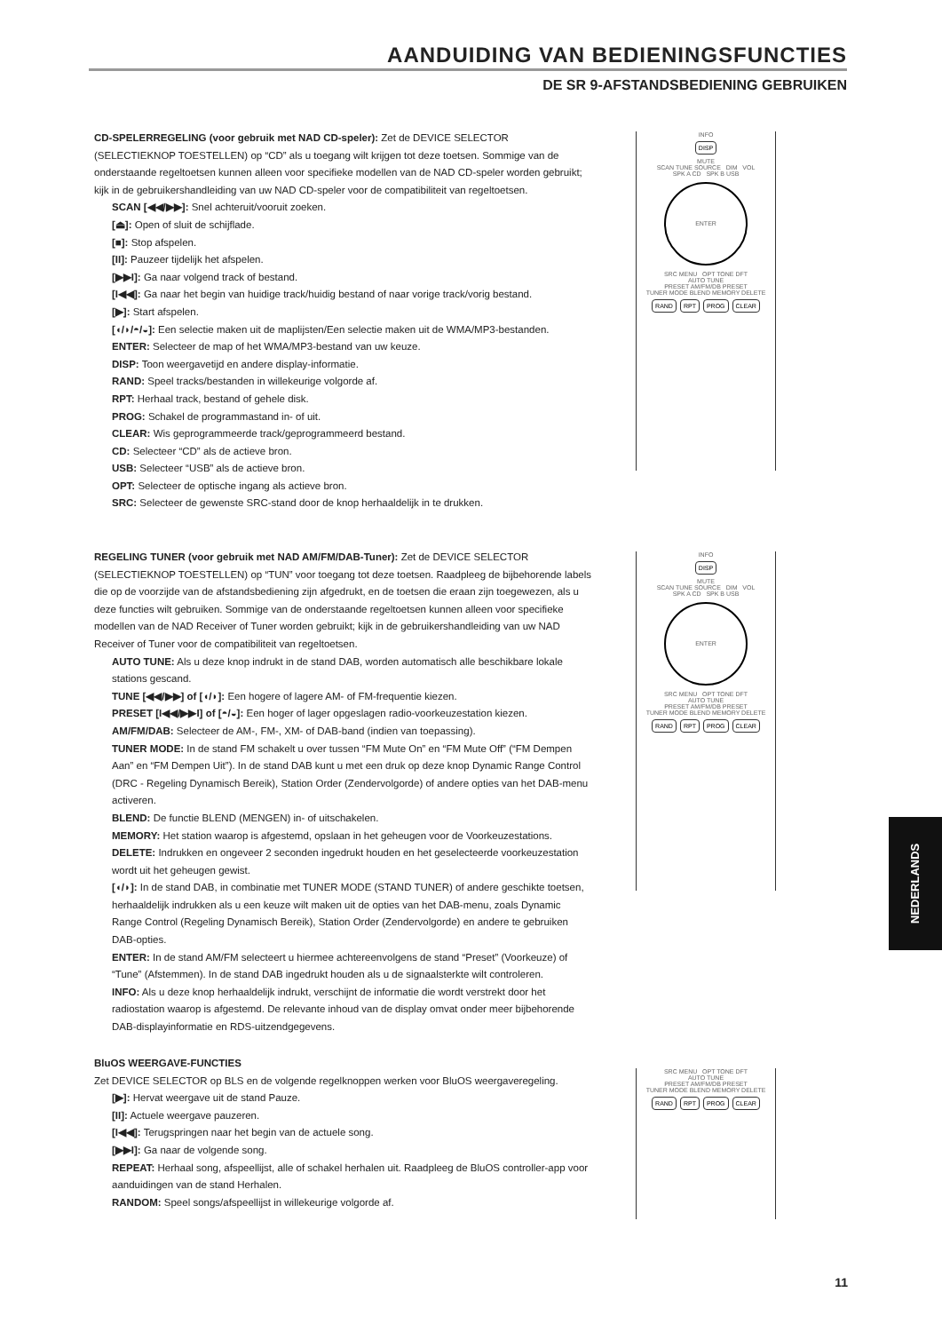AANDUIDING VAN BEDIENINGSFUNCTIES
DE SR 9-AFSTANDSBEDIENING GEBRUIKEN
CD-SPELERREGELING (voor gebruik met NAD CD-speler): Zet de DEVICE SELECTOR (SELECTIEKNOP TOESTELLEN) op “CD” als u toegang wilt krijgen tot deze toetsen. Sommige van de onderstaande regeltoetsen kunnen alleen voor specifieke modellen van de NAD CD-speler worden gebruikt; kijk in de gebruikershandleiding van uw NAD CD-speler voor de compatibiliteit van regeltoetsen.
SCAN [◀◀/▶▶]: Snel achteruit/vooruit zoeken.
[⏏]: Open of sluit de schijflade.
[■]: Stop afspelen.
[II]: Pauzeer tijdelijk het afspelen.
[▶▶I]: Ga naar volgend track of bestand.
[I◀◀]: Ga naar het begin van huidige track/huidig bestand of naar vorige track/vorig bestand.
[▶]: Start afspelen.
[◖/◗/◓/◒]: Een selectie maken uit de maplijsten/Een selectie maken uit de WMA/MP3-bestanden.
ENTER: Selecteer de map of het WMA/MP3-bestand van uw keuze.
DISP: Toon weergavetijd en andere display-informatie.
RAND: Speel tracks/bestanden in willekeurige volgorde af.
RPT: Herhaal track, bestand of gehele disk.
PROG: Schakel de programmastand in- of uit.
CLEAR: Wis geprogrammeerde track/geprogrammeerd bestand.
CD: Selecteer “CD” als de actieve bron.
USB: Selecteer “USB” als de actieve bron.
OPT: Selecteer de optische ingang als actieve bron.
SRC: Selecteer de gewenste SRC-stand door de knop herhaaldelijk in te drukken.
REGELING TUNER (voor gebruik met NAD AM/FM/DAB-Tuner): Zet de DEVICE SELECTOR (SELECTIEKNOP TOESTELLEN) op “TUN” voor toegang tot deze toetsen. Raadpleeg de bijbehorende labels die op de voorzijde van de afstandsbediening zijn afgedrukt, en de toetsen die eraan zijn toegewezen, als u deze functies wilt gebruiken. Sommige van de onderstaande regeltoetsen kunnen alleen voor specifieke modellen van de NAD Receiver of Tuner worden gebruikt; kijk in de gebruikershandleiding van uw NAD Receiver of Tuner voor de compatibiliteit van regeltoetsen.
AUTO TUNE: Als u deze knop indrukt in de stand DAB, worden automatisch alle beschikbare lokale stations gescand.
TUNE [◀◀/▶▶] of [◖/◗]: Een hogere of lagere AM- of FM-frequentie kiezen.
PRESET [I◀◀/▶▶I] of [◓/◒]: Een hoger of lager opgeslagen radio-voorkeuzestation kiezen.
AM/FM/DAB: Selecteer de AM-, FM-, XM- of DAB-band (indien van toepassing).
TUNER MODE: In de stand FM schakelt u over tussen “FM Mute On” en “FM Mute Off” (“FM Dempen Aan” en “FM Dempen Uit”). In de stand DAB kunt u met een druk op deze knop Dynamic Range Control (DRC - Regeling Dynamisch Bereik), Station Order (Zendervolgorde) of andere opties van het DAB-menu activeren.
BLEND: De functie BLEND (MENGEN) in- of uitschakelen.
MEMORY: Het station waarop is afgestemd, opslaan in het geheugen voor de Voorkeuzestations.
DELETE: Indrukken en ongeveer 2 seconden ingedrukt houden en het geselecteerde voorkeuzestation wordt uit het geheugen gewist.
[◖/◗]: In de stand DAB, in combinatie met TUNER MODE (STAND TUNER) of andere geschikte toetsen, herhaaldelijk indrukken als u een keuze wilt maken uit de opties van het DAB-menu, zoals Dynamic Range Control (Regeling Dynamisch Bereik), Station Order (Zendervolgorde) en andere te gebruiken DAB-opties.
ENTER: In de stand AM/FM selecteert u hiermee achtereenvolgens de stand “Preset” (Voorkeuze) of “Tune” (Afstemmen). In de stand DAB ingedrukt houden als u de signaalsterkte wilt controleren.
INFO: Als u deze knop herhaaldelijk indrukt, verschijnt de informatie die wordt verstrekt door het radiostation waarop is afgestemd. De relevante inhoud van de display omvat onder meer bijbehorende DAB-displayinformatie en RDS-uitzendgegevens.
BluOS WEERGAVE-FUNCTIES
Zet DEVICE SELECTOR op BLS en de volgende regelknoppen werken voor BluOS weergaveregeling.
[▶]: Hervat weergave uit de stand Pauze.
[II]: Actuele weergave pauzeren.
[I◀◀]: Terugspringen naar het begin van de actuele song.
[▶▶I]: Ga naar de volgende song.
REPEAT: Herhaal song, afspeellijst, alle of schakel herhalen uit. Raadpleeg de BluOS controller-app voor aanduidingen van de stand Herhalen.
RANDOM: Speel songs/afspeellijst in willekeurige volgorde af.
INFO
DISP
MUTE
SCAN TUNE SOURCE DIM VOL
SPK A CD SPK B USB
ENTER
SRC MENU OPT TONE DFT
AUTO TUNE
PRESET AM/FM/DB PRESET
TUNER MODE BLEND MEMORY DELETE
RAND RPT PROG CLEAR
INFO
DISP
MUTE
SCAN TUNE SOURCE DIM VOL
SPK A CD SPK B USB
ENTER
SRC MENU OPT TONE DFT
AUTO TUNE
PRESET AM/FM/DB PRESET
TUNER MODE BLEND MEMORY DELETE
RAND RPT PROG CLEAR
SRC MENU OPT TONE DFT
AUTO TUNE
PRESET AM/FM/DB PRESET
TUNER MODE BLEND MEMORY DELETE
RAND RPT PROG CLEAR
NEDERLANDS
11